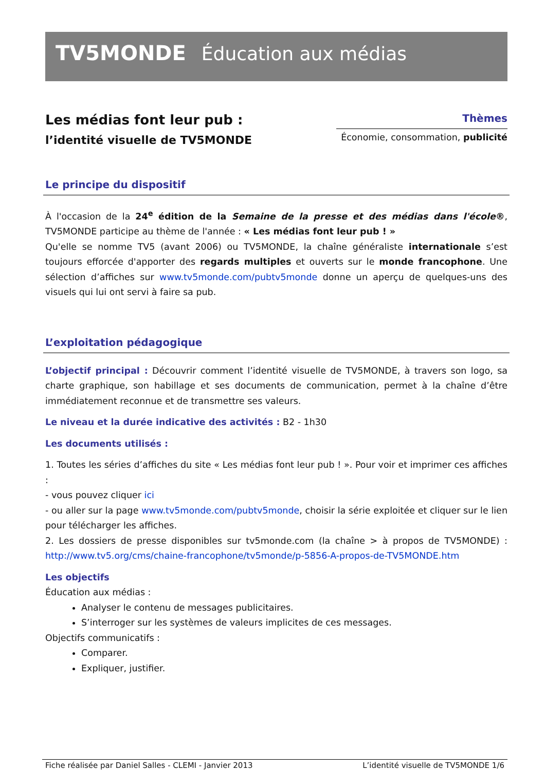TV5MONDE Éducation aux médias
Les médias font leur pub :
l’identité visuelle de TV5MONDE
Thèmes
Économie, consommation, publicité
Le principe du dispositif
À l'occasion de la 24<sup>e</sup> édition de la Semaine de la presse et des médias dans l'école®, TV5MONDE participe au thème de l'année : « Les médias font leur pub ! »
Qu'elle se nomme TV5 (avant 2006) ou TV5MONDE, la chaîne généraliste internationale s’est toujours efforcée d'apporter des regards multiples et ouverts sur le monde francophone. Une sélection d’affiches sur www.tv5monde.com/pubtv5monde donne un aperçu de quelques-uns des visuels qui lui ont servi à faire sa pub.
L’exploitation pédagogique
L’objectif principal : Découvrir comment l’identité visuelle de TV5MONDE, à travers son logo, sa charte graphique, son habillage et ses documents de communication, permet à la chaîne d’être immédiatement reconnue et de transmettre ses valeurs.
Le niveau et la durée indicative des activités : B2 - 1h30
Les documents utilisés :
1. Toutes les séries d’affiches du site « Les médias font leur pub ! ». Pour voir et imprimer ces affiches :
- vous pouvez cliquer ici
- ou aller sur la page www.tv5monde.com/pubtv5monde, choisir la série exploitée et cliquer sur le lien pour télécharger les affiches.
2. Les dossiers de presse disponibles sur tv5monde.com (la chaîne > à propos de TV5MONDE) : http://www.tv5.org/cms/chaine-francophone/tv5monde/p-5856-A-propos-de-TV5MONDE.htm
Les objectifs
Éducation aux médias :
Analyser le contenu de messages publicitaires.
S’interroger sur les systèmes de valeurs implicites de ces messages.
Objectifs communicatifs :
Comparer.
Expliquer, justifier.
Fiche réalisée par Daniel Salles - CLEMI - Janvier 2013 L’identité visuelle de TV5MONDE 1/6